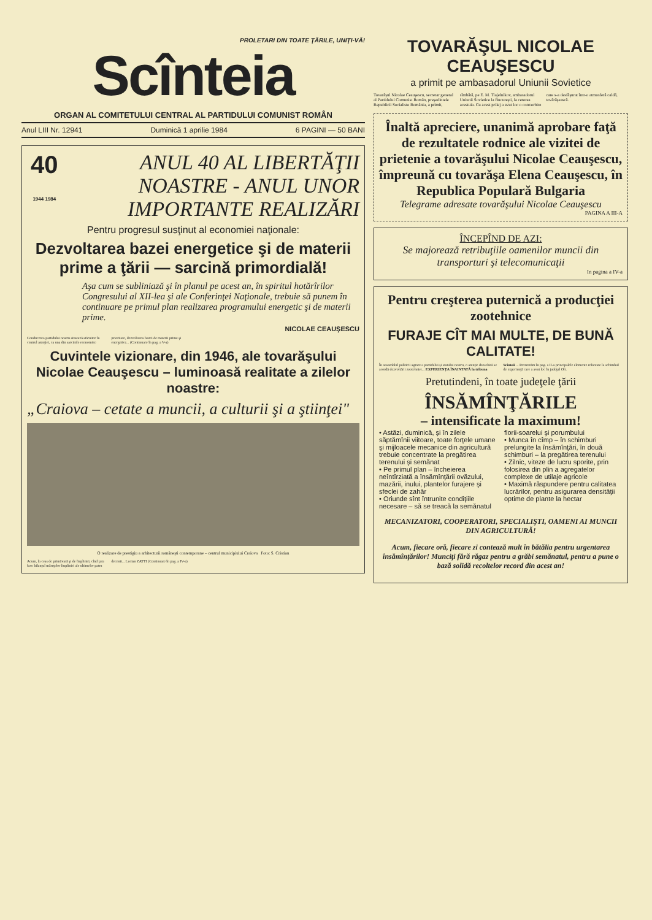PROLETARI DIN TOATE ŢĂRILE, UNIŢI-VĂ!
Scînteia
ORGAN AL COMITETULUI CENTRAL AL PARTIDULUI COMUNIST ROMÂN
Anul LIII Nr. 12941 Duminică 1 aprilie 1984 6 PAGINI — 50 BANI
40
1944 1984
ANUL 40 AL LIBERTĂŢII NOASTRE - ANUL UNOR IMPORTANTE REALIZĂRI
Pentru progresul susţinut al economiei naţionale:
Dezvoltarea bazei energetice şi de materii prime a ţării — sarcină primordială!
Aşa cum se subliniază şi în planul pe acest an, în spiritul hotărîrilor Congresului al XII-lea şi ale Conferinţei Naţionale, trebuie să punem în continuare pe primul plan realizarea programului energetic şi de materii prime.
NICOLAE CEAUŞESCU
Conducerea partidului nostru situează stăruitor în centrul atenţiei, ca una din sarcinile economice prioritare, dezvoltarea bazei de materii prime şi energetice... (Continuare în pag. a V-a)
Cuvintele vizionare, din 1946, ale tovarăşului Nicolae Ceauşescu – luminoasă realitate a zilelor noastre:
„Craiova – cetate a muncii, a culturii şi a ştiinţei"
O realizare de prestigiu a arhitecturii româneşti contemporane – centrul municipiului Craiova Foto: S. Cristian
Acum, la ceas de primăvară şi de împliniri, cînd ţara face bilanţul măreţelor împliniri ale ultimelor patru decenii... Lucian ZATTI (Continuare în pag. a IV-a)
TOVARĂŞUL NICOLAE CEAUŞESCU
a primit pe ambasadorul Uniunii Sovietice
Tovarăşul Nicolae Ceauşescu, secretar general al Partidului Comunist Român, preşedintele Republicii Socialiste România, a primit, sîmbătă, pe E. M. Tiajelnikov, ambasadorul Uniunii Sovietice la Bucureşti, la cererea acestuia. Cu acest prilej a avut loc o convorbire care s-a desfăşurat într-o atmosferă caldă, tovărăşească.
Înaltă apreciere, unanimă aprobare faţă de rezultatele rodnice ale vizitei de prietenie a tovarăşului Nicolae Ceauşescu, împreună cu tovarăşa Elena Ceauşescu, în Republica Populară Bulgaria
Telegrame adresate tovarăşului Nicolae Ceauşescu
PAGINA A III-A
ÎNCEPÎND DE AZI:
Se majorează retribuţiile oamenilor muncii din transporturi şi telecomunicaţii
In pagina a IV-a
Pentru creşterea puternică a producţiei zootehnice
FURAJE CÎT MAI MULTE, DE BUNĂ CALITATE!
În ansamblul politicii agrare a partidului şi statului nostru, o atenţie deosebită se acordă dezvoltării zootehniei... EXPERIENŢA ÎNAINTATĂ la tribuna Scînteii ... Prezentăm în pag. a II-a principalele elemente relievate la schimbul de experienţă care a avut loc în judeţul Olt.
Pretutindeni, în toate judeţele ţării
ÎNSĂMÎNŢĂRILE
– intensificate la maximum!
• Astăzi, duminică, şi în zilele săptămînii viitoare, toate forţele umane şi mijloacele mecanice din agricultură trebuie concentrate la pregătirea terenului şi semănat
• Pe primul plan – încheierea neîntîrziată a însămînţării ovăzului, mazării, inului, plantelor furajere şi sfeclei de zahăr
• Oriunde sînt întrunite condiţiile necesare – să se treacă la semănatul florii-soarelui şi porumbului
• Munca în cîmp – în schimburi prelungite la însămînţări, în două schimburi – la pregătirea terenului
• Zilnic, viteze de lucru sporite, prin folosirea din plin a agregatelor complexe de utilaje agricole
• Maximă răspundere pentru calitatea lucrărilor, pentru asigurarea densităţii optime de plante la hectar
MECANIZATORI, COOPERATORI, SPECIALIŞTI, OAMENI AI MUNCII DIN AGRICULTURĂ!
Acum, fiecare oră, fiecare zi contează mult în bătălia pentru urgentarea însămînţărilor! Munciţi fără răgaz pentru a grăbi semănatul, pentru a pune o bază solidă recoltelor record din acest an!